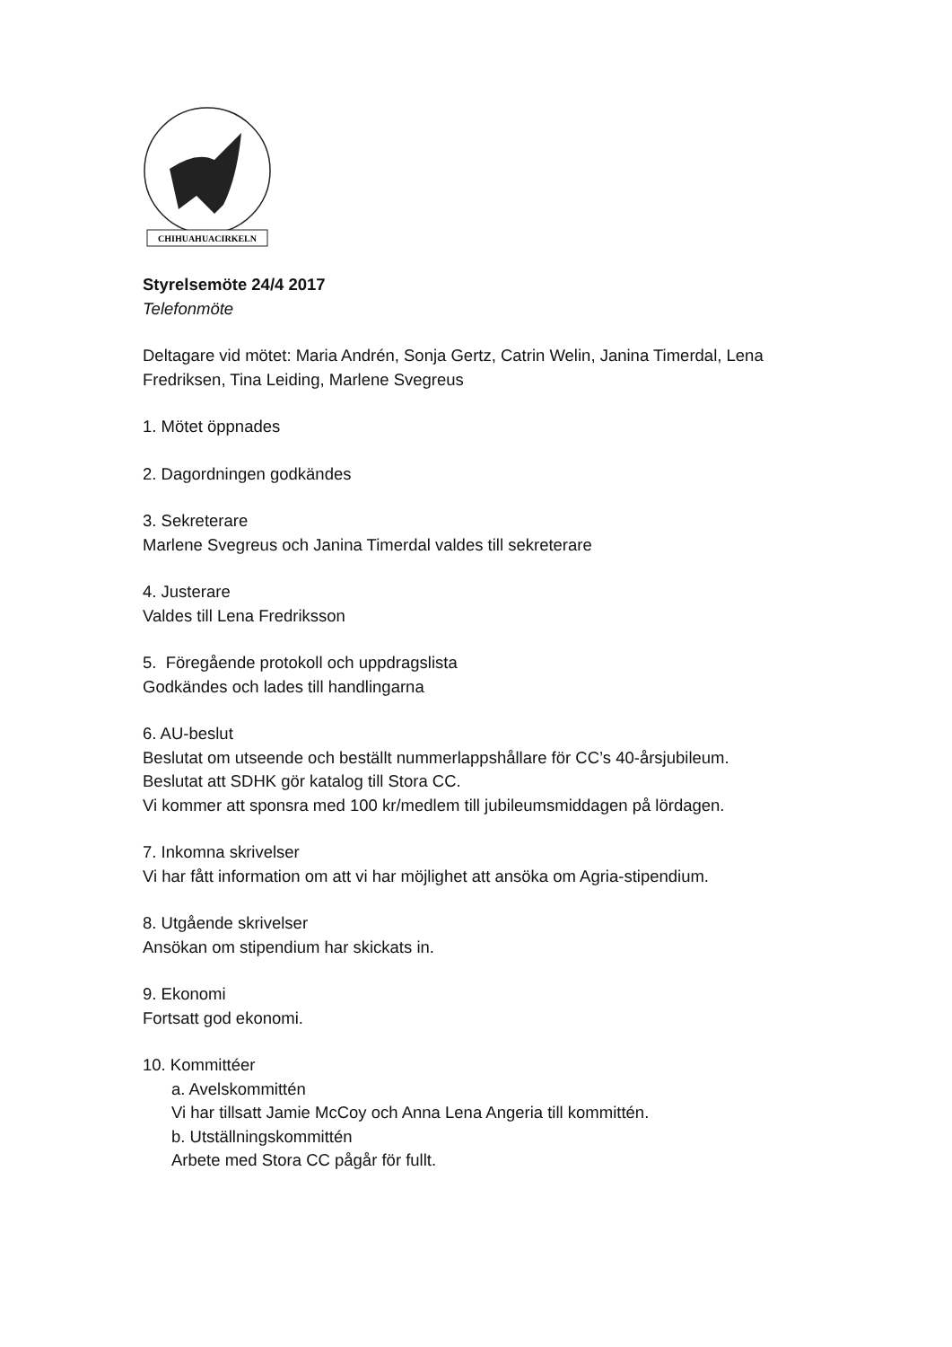CHIHUAHUACIRKELN
Styrelsemöte 24/4 2017
Telefonmöte
Deltagare vid mötet: Maria Andrén, Sonja Gertz, Catrin Welin, Janina Timerdal, Lena Fredriksen, Tina Leiding, Marlene Svegreus
1. Mötet öppnades
2. Dagordningen godkändes
3. Sekreterare
Marlene Svegreus och Janina Timerdal valdes till sekreterare
4. Justerare
Valdes till Lena Fredriksson
5. Föregående protokoll och uppdragslista
Godkändes och lades till handlingarna
6. AU-beslut
Beslutat om utseende och beställt nummerlappshållare för CC’s 40-årsjubileum.
Beslutat att SDHK gör katalog till Stora CC.
Vi kommer att sponsra med 100 kr/medlem till jubileumsmiddagen på lördagen.
7. Inkomna skrivelser
Vi har fått information om att vi har möjlighet att ansöka om Agria-stipendium.
8. Utgående skrivelser
Ansökan om stipendium har skickats in.
9. Ekonomi
Fortsatt god ekonomi.
10. Kommittéer
a. Avelskommittén
Vi har tillsatt Jamie McCoy och Anna Lena Angeria till kommittén.
b. Utställningskommittén
Arbete med Stora CC pågår för fullt.